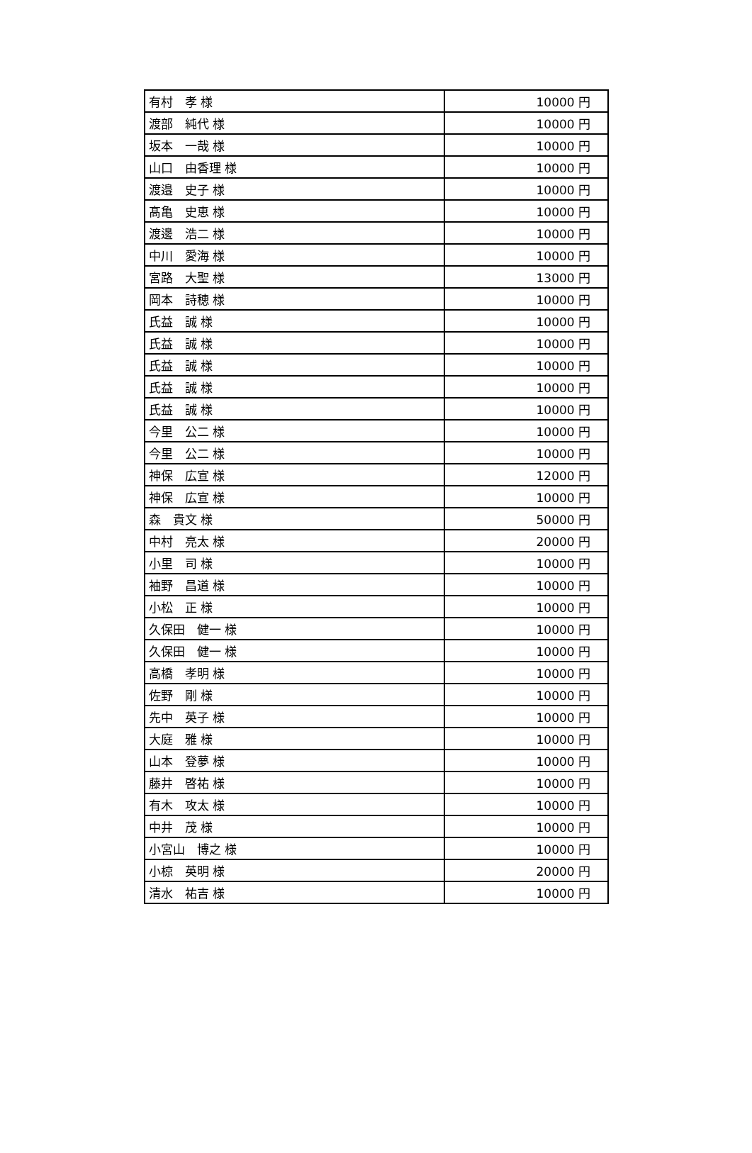| 有村 孝 様 | 10000 円 |
| 渡部 純代 様 | 10000 円 |
| 坂本 一哉 様 | 10000 円 |
| 山口 由香理 様 | 10000 円 |
| 渡邉 史子 様 | 10000 円 |
| 髙亀 史恵 様 | 10000 円 |
| 渡邊 浩二 様 | 10000 円 |
| 中川 愛海 様 | 10000 円 |
| 宮路 大聖 様 | 13000 円 |
| 岡本 詩穂 様 | 10000 円 |
| 氏益 誠 様 | 10000 円 |
| 氏益 誠 様 | 10000 円 |
| 氏益 誠 様 | 10000 円 |
| 氏益 誠 様 | 10000 円 |
| 氏益 誠 様 | 10000 円 |
| 今里 公二 様 | 10000 円 |
| 今里 公二 様 | 10000 円 |
| 神保 広宣 様 | 12000 円 |
| 神保 広宣 様 | 10000 円 |
| 森 貴文 様 | 50000 円 |
| 中村 亮太 様 | 20000 円 |
| 小里 司 様 | 10000 円 |
| 袖野 昌道 様 | 10000 円 |
| 小松 正 様 | 10000 円 |
| 久保田 健一 様 | 10000 円 |
| 久保田 健一 様 | 10000 円 |
| 高橋 孝明 様 | 10000 円 |
| 佐野 剛 様 | 10000 円 |
| 先中 英子 様 | 10000 円 |
| 大庭 雅 様 | 10000 円 |
| 山本 登夢 様 | 10000 円 |
| 藤井 啓祐 様 | 10000 円 |
| 有木 攻太 様 | 10000 円 |
| 中井 茂 様 | 10000 円 |
| 小宮山 博之 様 | 10000 円 |
| 小椋 英明 様 | 20000 円 |
| 清水 祐吉 様 | 10000 円 |